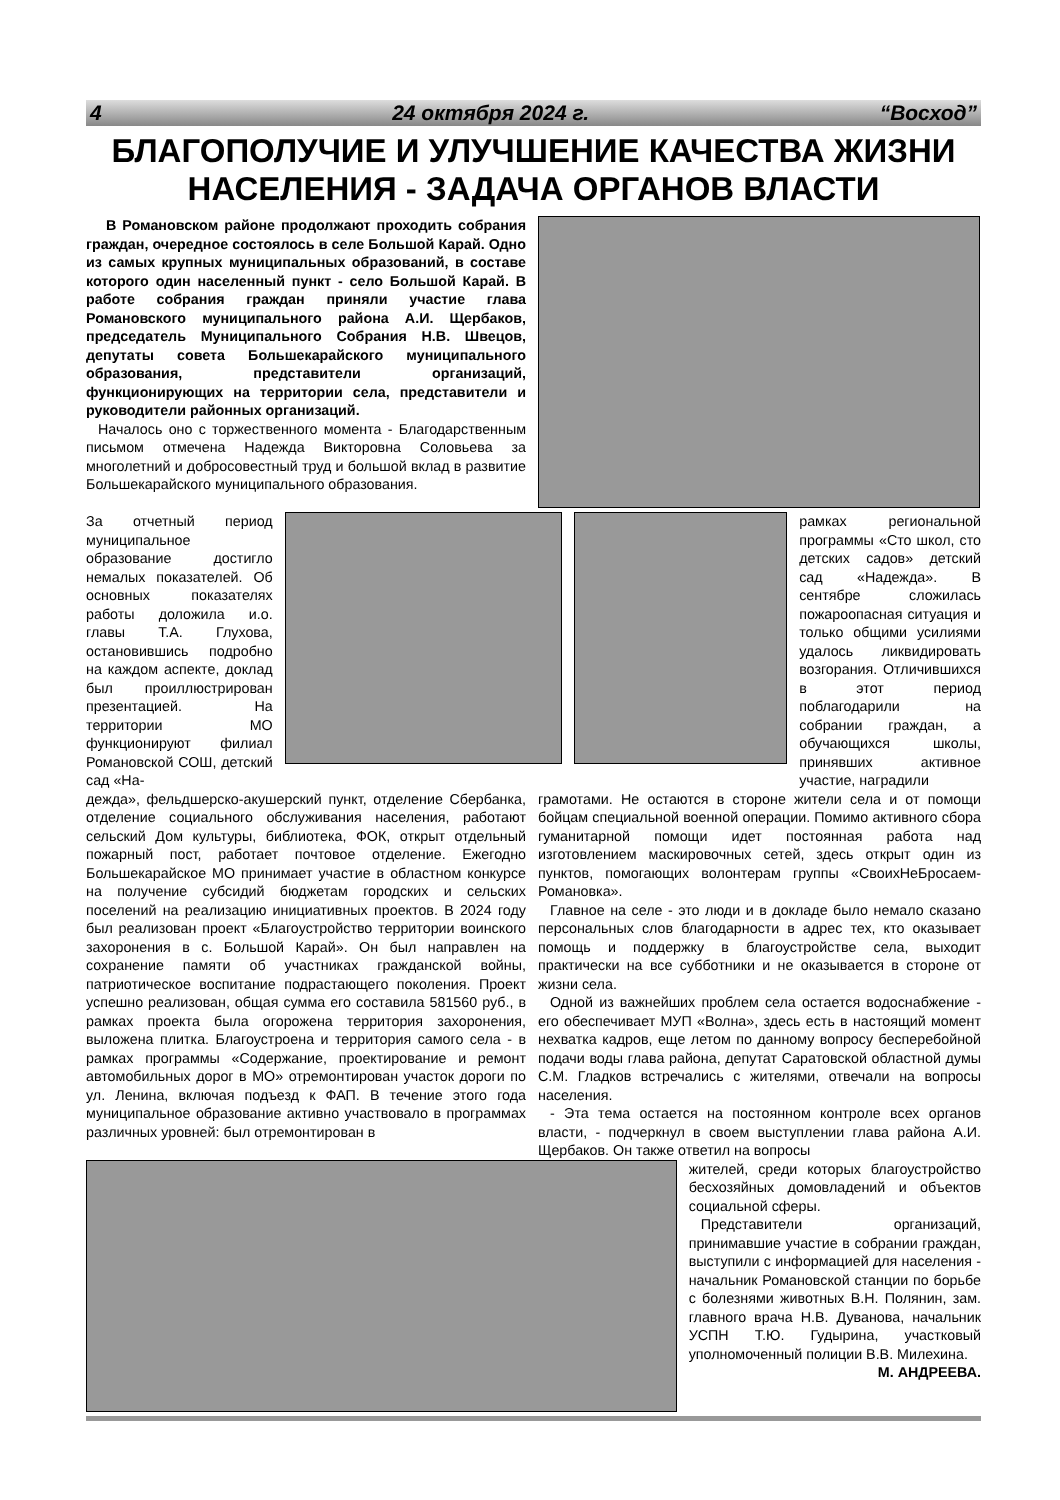4 24 октября 2024 г. “Восход”
БЛАГОПОЛУЧИЕ И УЛУЧШЕНИЕ КАЧЕСТВА ЖИЗНИ НАСЕЛЕНИЯ - ЗАДАЧА ОРГАНОВ ВЛАСТИ
В Романовском районе продолжают проходить собрания граждан, очередное состоялось в селе Большой Карай. Одно из самых крупных муниципальных образований, в составе которого один населенный пункт - село Большой Карай. В работе собрания граждан приняли участие глава Романовского муниципального района А.И. Щербаков, председатель Муниципального Собрания Н.В. Швецов, депутаты совета Большекарайского муниципального образования, представители организаций, функционирующих на территории села, представители и руководители районных организаций.
Началось оно с торжественного момента - Благодарственным письмом отмечена Надежда Викторовна Соловьева за многолетний и добросовестный труд и большой вклад в развитие Большекарайского муниципального образования.
За отчетный период муниципальное образование достигло немалых показателей. Об основных показателях работы доложила и.о. главы Т.А. Глухова, остановившись подробно на каждом аспекте, доклад был проиллюстрирован презентацией. На территории МО функционируют филиал Романовской СОШ, детский сад «На-
рамках региональной программы «Сто школ, сто детских садов» детский сад «Надежда». В сентябре сложилась пожароопасная ситуация и только общими усилиями удалось ликвидировать возгорания. Отличившихся в этот период поблагодарили на собрании граждан, а обучающихся школы, принявших активное участие, наградили
дежда», фельдшерско-акушерский пункт, отделение Сбербанка, отделение социального обслуживания населения, работают сельский Дом культуры, библиотека, ФОК, открыт отдельный пожарный пост, работает почтовое отделение. Ежегодно Большекарайское МО принимает участие в областном конкурсе на получение субсидий бюджетам городских и сельских поселений на реализацию инициативных проектов. В 2024 году был реализован проект «Благоустройство территории воинского захоронения в с. Большой Карай». Он был направлен на сохранение памяти об участниках гражданской войны, патриотическое воспитание подрастающего поколения. Проект успешно реализован, общая сумма его составила 581560 руб., в рамках проекта была огорожена территория захоронения, выложена плитка. Благоустроена и территория самого села - в рамках программы «Содержание, проектирование и ремонт автомобильных дорог в МО» отремонтирован участок дороги по ул. Ленина, включая подъезд к ФАП. В течение этого года муниципальное образование активно участвовало в программах различных уровней: был отремонтирован в
грамотами. Не остаются в стороне жители села и от помощи бойцам специальной военной операции. Помимо активного сбора гуманитарной помощи идет постоянная работа над изготовлением маскировочных сетей, здесь открыт один из пунктов, помогающих волонтерам группы «СвоихНеБросаем-Романовка».
Главное на селе - это люди и в докладе было немало сказано персональных слов благодарности в адрес тех, кто оказывает помощь и поддержку в благоустройстве села, выходит практически на все субботники и не оказывается в стороне от жизни села.
Одной из важнейших проблем села остается водоснабжение - его обеспечивает МУП «Волна», здесь есть в настоящий момент нехватка кадров, еще летом по данному вопросу бесперебойной подачи воды глава района, депутат Саратовской областной думы С.М. Гладков встречались с жителями, отвечали на вопросы населения.
- Эта тема остается на постоянном контроле всех органов власти, - подчеркнул в своем выступлении глава района А.И. Щербаков. Он также ответил на вопросы
жителей, среди которых благоустройство бесхозяйных домовладений и объектов социальной сферы.
Представители организаций, принимавшие участие в собрании граждан, выступили с информацией для населения - начальник Романовской станции по борьбе с болезнями животных В.Н. Полянин, зам. главного врача Н.В. Дуванова, начальник УСПН Т.Ю. Гудырина, участковый уполномоченный полиции В.В. Милехина.
М. АНДРЕЕВА.